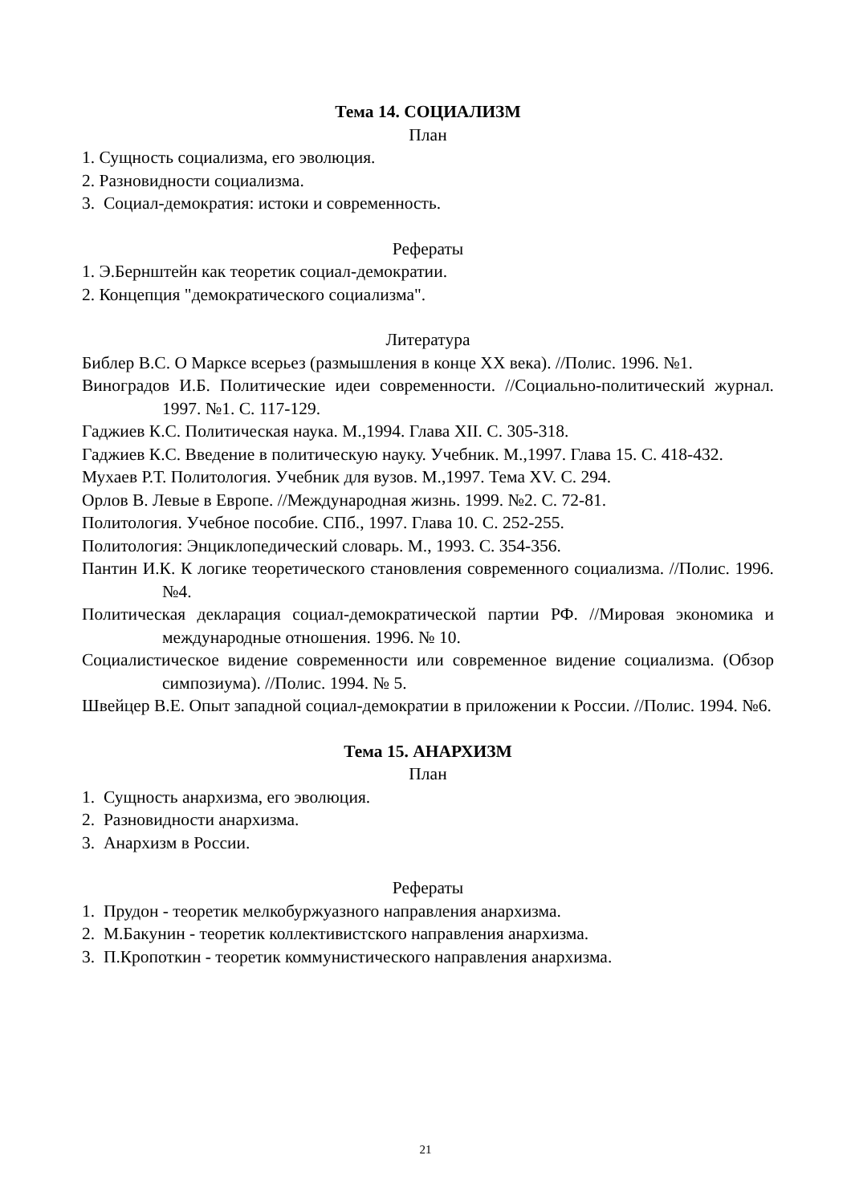Тема 14. СОЦИАЛИЗМ
План
1. Сущность социализма, его эволюция.
2. Разновидности социализма.
3. Социал-демократия: истоки и современность.
Рефераты
1. Э.Бернштейн как теоретик социал-демократии.
2. Концепция "демократического социализма".
Литература
Библер В.С. О Марксе всерьез (размышления в конце XX века). //Полис. 1996. №1.
Виноградов И.Б. Политические идеи современности. //Социально-политический журнал. 1997. №1. С. 117-129.
Гаджиев К.С. Политическая наука. М.,1994. Глава XII. С. 305-318.
Гаджиев К.С. Введение в политическую науку. Учебник. М.,1997. Глава 15. С. 418-432.
Мухаев Р.Т. Политология. Учебник для вузов. М.,1997. Тема XV. С. 294.
Орлов В. Левые в Европе. //Международная жизнь. 1999. №2. С. 72-81.
Политология. Учебное пособие. СПб., 1997. Глава 10. С. 252-255.
Политология: Энциклопедический словарь. М., 1993. С. 354-356.
Пантин И.К. К логике теоретического становления современного социализма. //Полис. 1996. №4.
Политическая декларация социал-демократической партии РФ. //Мировая экономика и международные отношения. 1996. № 10.
Социалистическое видение современности или современное видение социализма. (Обзор симпозиума). //Полис. 1994. № 5.
Швейцер В.Е. Опыт западной социал-демократии в приложении к России. //Полис. 1994. №6.
Тема 15. АНАРХИЗМ
План
1. Сущность анархизма, его эволюция.
2. Разновидности анархизма.
3. Анархизм в России.
Рефераты
1. Прудон - теоретик мелкобуржуазного направления анархизма.
2. М.Бакунин - теоретик коллективистского направления анархизма.
3. П.Кропоткин - теоретик коммунистического направления анархизма.
21